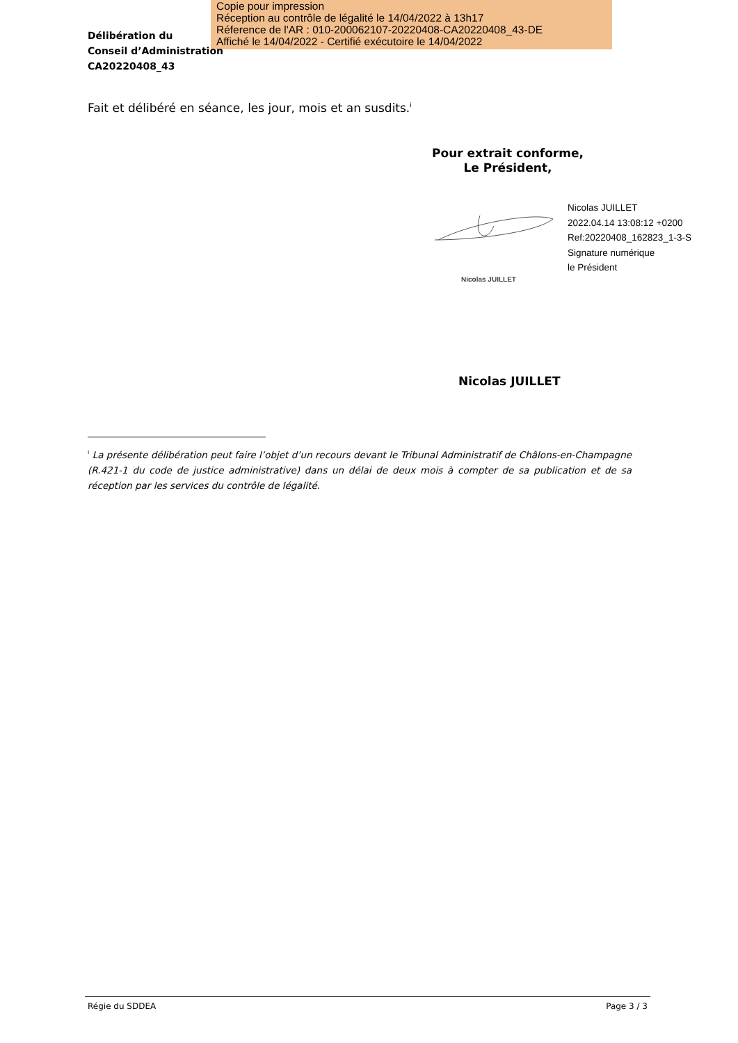Copie pour impression
Réception au contrôle de légalité le 14/04/2022 à 13h17
Réference de l'AR : 010-200062107-20220408-CA20220408_43-DE
Affiché le 14/04/2022 - Certifié exécutoire le 14/04/2022
Délibération du
Conseil d’Administration
CA20220408_43
Fait et délibéré en séance, les jour, mois et an susdits.<sup>i</sup>
Pour extrait conforme,
Le Président,
Nicolas JUILLET
2022.04.14 13:08:12 +0200
Ref:20220408_162823_1-3-S
Signature numérique
le Président
Nicolas JUILLET
Nicolas JUILLET
<sup>i</sup> La présente délibération peut faire l’objet d’un recours devant le Tribunal Administratif de Châlons-en-Champagne (R.421-1 du code de justice administrative) dans un délai de deux mois à compter de sa publication et de sa réception par les services du contrôle de légalité.
Régie du SDDEA Page 3 / 3